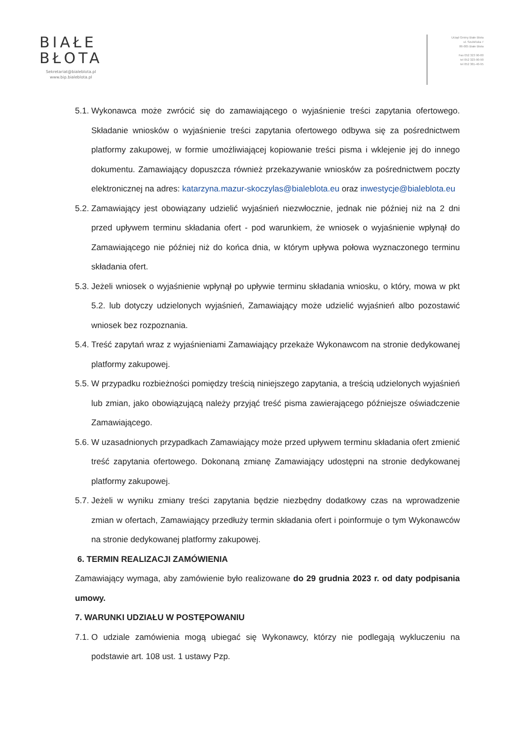BIAŁE
BŁOTA
Sekretariat@bialeblota.pl
www.bip.bialeblota.pl
Urząd Gminy Białe Błota
ul. Szubińska 7
86-005 Białe Błota
Fax 052 323 90-80
tel 052 323-90-90
tel 052 381-40-95
5.1.
Wykonawca może zwrócić się do zamawiającego o wyjaśnienie treści zapytania ofertowego. Składanie wniosków o wyjaśnienie treści zapytania ofertowego odbywa się za pośrednictwem platformy zakupowej, w formie umożliwiającej kopiowanie treści pisma i wklejenie jej do innego dokumentu. Zamawiający dopuszcza również przekazywanie wniosków za pośrednictwem poczty elektronicznej na adres: katarzyna.mazur-skoczylas@bialeblota.eu oraz inwestycje@bialeblota.eu
5.2.
Zamawiający jest obowiązany udzielić wyjaśnień niezwłocznie, jednak nie później niż na 2 dni przed upływem terminu składania ofert - pod warunkiem, że wniosek o wyjaśnienie wpłynął do Zamawiającego nie później niż do końca dnia, w którym upływa połowa wyznaczonego terminu składania ofert.
5.3.
Jeżeli wniosek o wyjaśnienie wpłynął po upływie terminu składania wniosku, o który, mowa w pkt 5.2. lub dotyczy udzielonych wyjaśnień, Zamawiający może udzielić wyjaśnień albo pozostawić wniosek bez rozpoznania.
5.4.
Treść zapytań wraz z wyjaśnieniami Zamawiający przekaże Wykonawcom na stronie dedykowanej platformy zakupowej.
5.5.
W przypadku rozbieżności pomiędzy treścią niniejszego zapytania, a treścią udzielonych wyjaśnień lub zmian, jako obowiązującą należy przyjąć treść pisma zawierającego późniejsze oświadczenie Zamawiającego.
5.6.
W uzasadnionych przypadkach Zamawiający może przed upływem terminu składania ofert zmienić treść zapytania ofertowego. Dokonaną zmianę Zamawiający udostępni na stronie dedykowanej platformy zakupowej.
5.7.
Jeżeli w wyniku zmiany treści zapytania będzie niezbędny dodatkowy czas na wprowadzenie zmian w ofertach, Zamawiający przedłuży termin składania ofert i poinformuje o tym Wykonawców na stronie dedykowanej platformy zakupowej.
6. TERMIN REALIZACJI ZAMÓWIENIA
Zamawiający wymaga, aby zamówienie było realizowane do 29 grudnia 2023 r. od daty podpisania umowy.
7. WARUNKI UDZIAŁU W POSTĘPOWANIU
7.1.
O udziale zamówienia mogą ubiegać się Wykonawcy, którzy nie podlegają wykluczeniu na podstawie art. 108 ust. 1 ustawy Pzp.